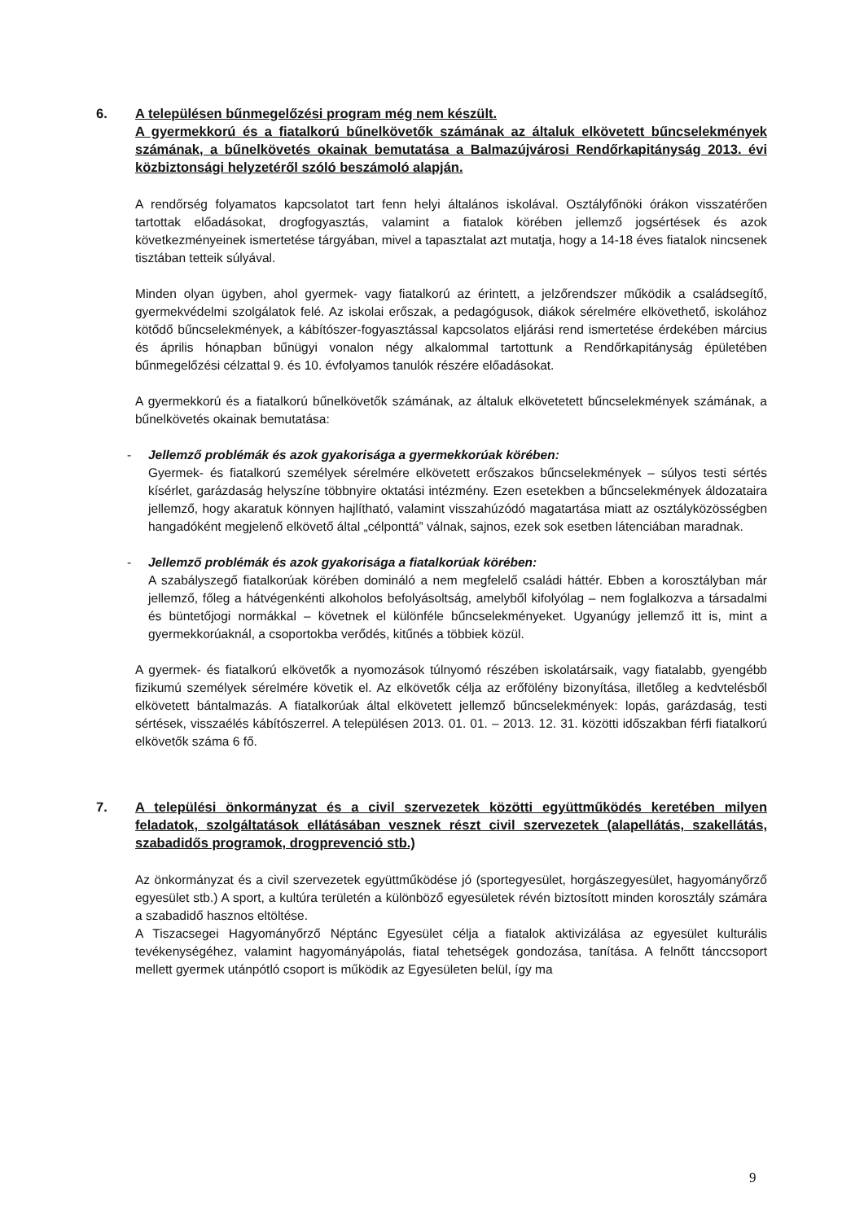6. A településen bűnmegelőzési program még nem készült.
A gyermekkorú és a fiatalkorú bűnelkövetők számának az általuk elkövetett bűncselekmények számának, a bűnelkövetés okainak bemutatása a Balmazújvárosi Rendőrkapitányság 2013. évi közbiztonsági helyzetéről szóló beszámoló alapján.
A rendőrség folyamatos kapcsolatot tart fenn helyi általános iskolával. Osztályfőnöki órákon visszatérően tartottak előadásokat, drogfogyasztás, valamint a fiatalok körében jellemző jogsértések és azok következményeinek ismertetése tárgyában, mivel a tapasztalat azt mutatja, hogy a 14-18 éves fiatalok nincsenek tisztában tetteik súlyával.
Minden olyan ügyben, ahol gyermek- vagy fiatalkorú az érintett, a jelzőrendszer működik a családsegítő, gyermekvédelmi szolgálatok felé. Az iskolai erőszak, a pedagógusok, diákok sérelmére elkövethető, iskolához kötődő bűncselekmények, a kábítószer-fogyasztással kapcsolatos eljárási rend ismertetése érdekében március és április hónapban bűnügyi vonalon négy alkalommal tartottunk a Rendőrkapitányság épületében bűnmegelőzési célzattal 9. és 10. évfolyamos tanulók részére előadásokat.
A gyermekkorú és a fiatalkorú bűnelkövetők számának, az általuk elkövetetett bűncselekmények számának, a bűnelkövetés okainak bemutatása:
- Jellemző problémák és azok gyakorisága a gyermekkorúak körében:
Gyermek- és fiatalkorú személyek sérelmére elkövetett erőszakos bűncselekmények – súlyos testi sértés kísérlet, garázdaság helyszíne többnyire oktatási intézmény. Ezen esetekben a bűncselekmények áldozataira jellemző, hogy akaratuk könnyen hajlítható, valamint visszahúzódó magatartása miatt az osztályközösségben hangadóként megjelenő elkövető által „célponttá” válnak, sajnos, ezek sok esetben látenciában maradnak.
- Jellemző problémák és azok gyakorisága a fiatalkorúak körében:
A szabályszegő fiatalkorúak körében domináló a nem megfelelő családi háttér. Ebben a korosztályban már jellemző, főleg a hátvégenkénti alkoholos befolyásoltság, amelyből kifolyólag – nem foglalkozva a társadalmi és büntetőjogi normákkal – követnek el különféle bűncselekményeket. Ugyanúgy jellemző itt is, mint a gyermekkorúaknál, a csoportokba verődés, kitűnés a többiek közül.
A gyermek- és fiatalkorú elkövetők a nyomozások túlnyomó részében iskolatársaik, vagy fiatalabb, gyengébb fizikumú személyek sérelmére követik el. Az elkövetők célja az erőfölény bizonyítása, illetőleg a kedvtelésből elkövetett bántalmazás. A fiatalkorúak által elkövetett jellemző bűncselekmények: lopás, garázdaság, testi sértések, visszaélés kábítószerrel. A településen 2013. 01. 01. – 2013. 12. 31. közötti időszakban férfi fiatalkorú elkövetők száma 6 fő.
7. A települési önkormányzat és a civil szervezetek közötti együttműködés keretében milyen feladatok, szolgáltatások ellátásában vesznek részt civil szervezetek (alapellátás, szakellátás, szabadidős programok, drogprevenció stb.)
Az önkormányzat és a civil szervezetek együttműködése jó (sportegyesület, horgászegyesület, hagyományőrző egyesület stb.) A sport, a kultúra területén a különböző egyesületek révén biztosított minden korosztály számára a szabadidő hasznos eltöltése.
A Tiszacsegei Hagyományőrző Néptánc Egyesület célja a fiatalok aktivizálása az egyesület kulturális tevékenységéhez, valamint hagyományápolás, fiatal tehetségek gondozása, tanítása. A felnőtt tánccsoport mellett gyermek utánpótló csoport is működik az Egyesületen belül, így ma
9